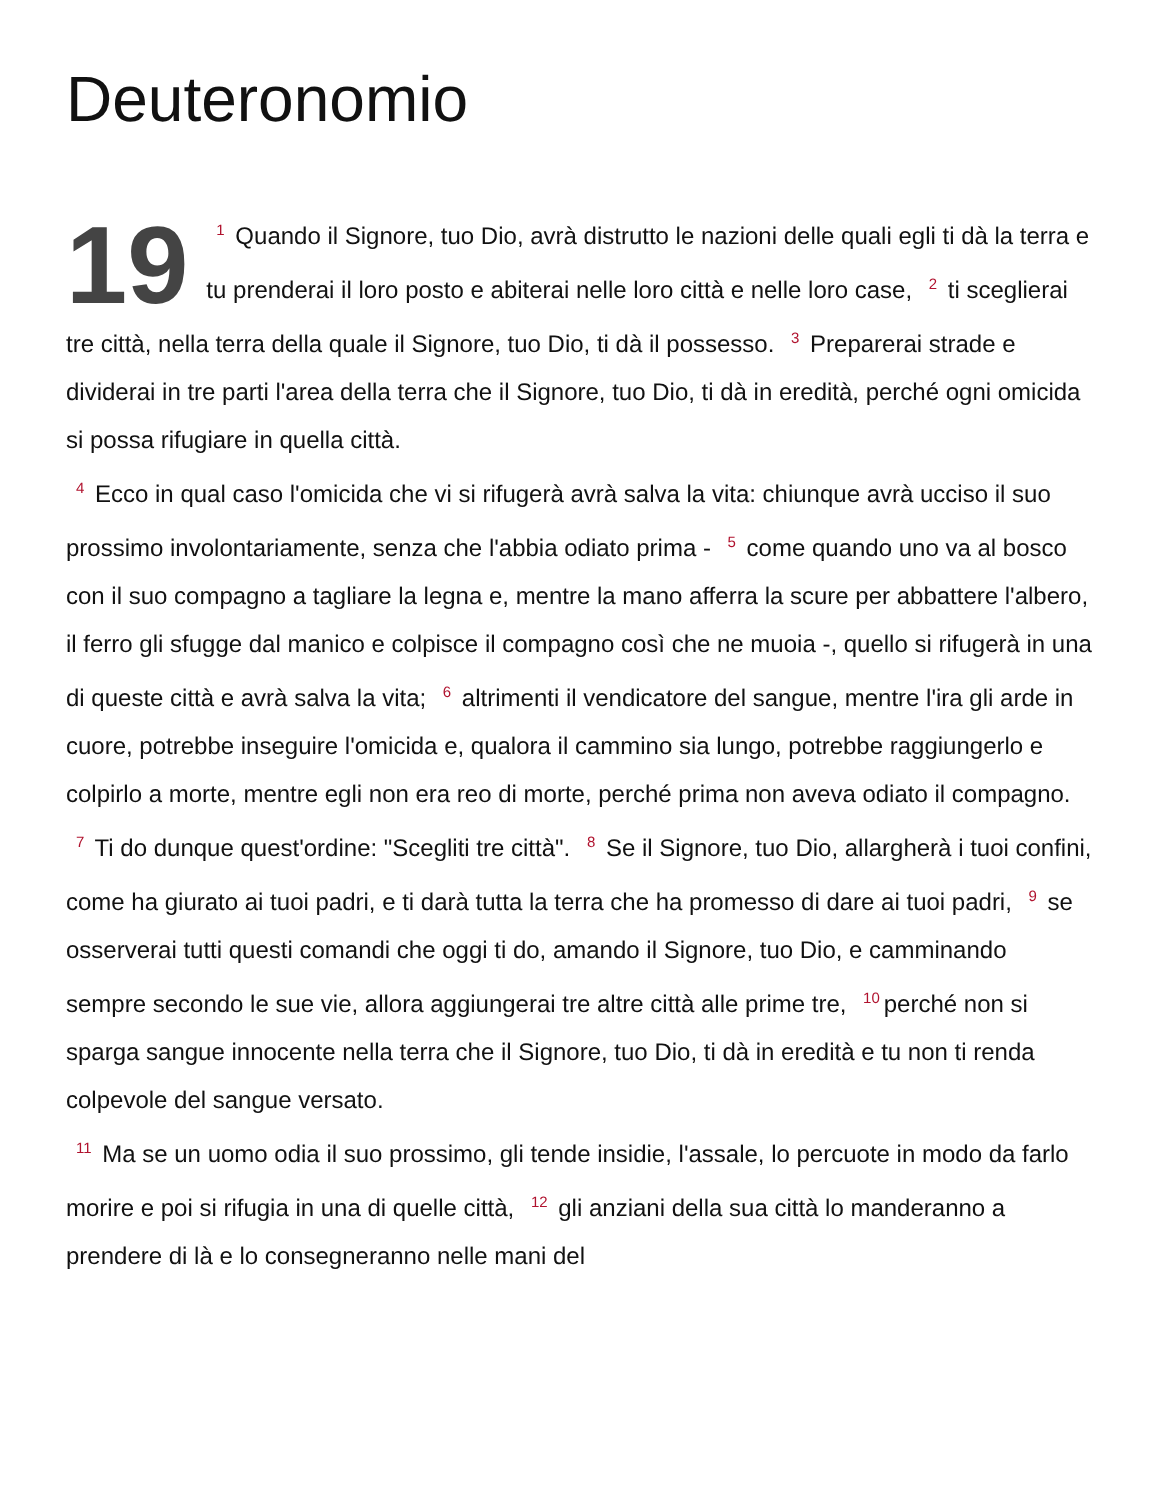Deuteronomio
19<sup>1</sup> Quando il Signore, tuo Dio, avrà distrutto le nazioni delle quali egli ti dà la terra e tu prenderai il loro posto e abiterai nelle loro città e nelle loro case, <sup>2</sup> ti sceglierai tre città, nella terra della quale il Signore, tuo Dio, ti dà il possesso. <sup>3</sup> Preparerai strade e dividerai in tre parti l'area della terra che il Signore, tuo Dio, ti dà in eredità, perché ogni omicida si possa rifugiare in quella città.
<sup>4</sup> Ecco in qual caso l'omicida che vi si rifugerà avrà salva la vita: chiunque avrà ucciso il suo prossimo involontariamente, senza che l'abbia odiato prima - <sup>5</sup> come quando uno va al bosco con il suo compagno a tagliare la legna e, mentre la mano afferra la scure per abbattere l'albero, il ferro gli sfugge dal manico e colpisce il compagno così che ne muoia -, quello si rifugerà in una di queste città e avrà salva la vita; <sup>6</sup> altrimenti il vendicatore del sangue, mentre l'ira gli arde in cuore, potrebbe inseguire l'omicida e, qualora il cammino sia lungo, potrebbe raggiungerlo e colpirlo a morte, mentre egli non era reo di morte, perché prima non aveva odiato il compagno.
<sup>7</sup> Ti do dunque quest'ordine: "Scegliti tre città". <sup>8</sup> Se il Signore, tuo Dio, allargherà i tuoi confini, come ha giurato ai tuoi padri, e ti darà tutta la terra che ha promesso di dare ai tuoi padri, <sup>9</sup> se osserverai tutti questi comandi che oggi ti do, amando il Signore, tuo Dio, e camminando sempre secondo le sue vie, allora aggiungerai tre altre città alle prime tre, <sup>10</sup>perché non si sparga sangue innocente nella terra che il Signore, tuo Dio, ti dà in eredità e tu non ti renda colpevole del sangue versato.
<sup>11</sup> Ma se un uomo odia il suo prossimo, gli tende insidie, l'assale, lo percuote in modo da farlo morire e poi si rifugia in una di quelle città, <sup>12</sup> gli anziani della sua città lo manderanno a prendere di là e lo consegneranno nelle mani del